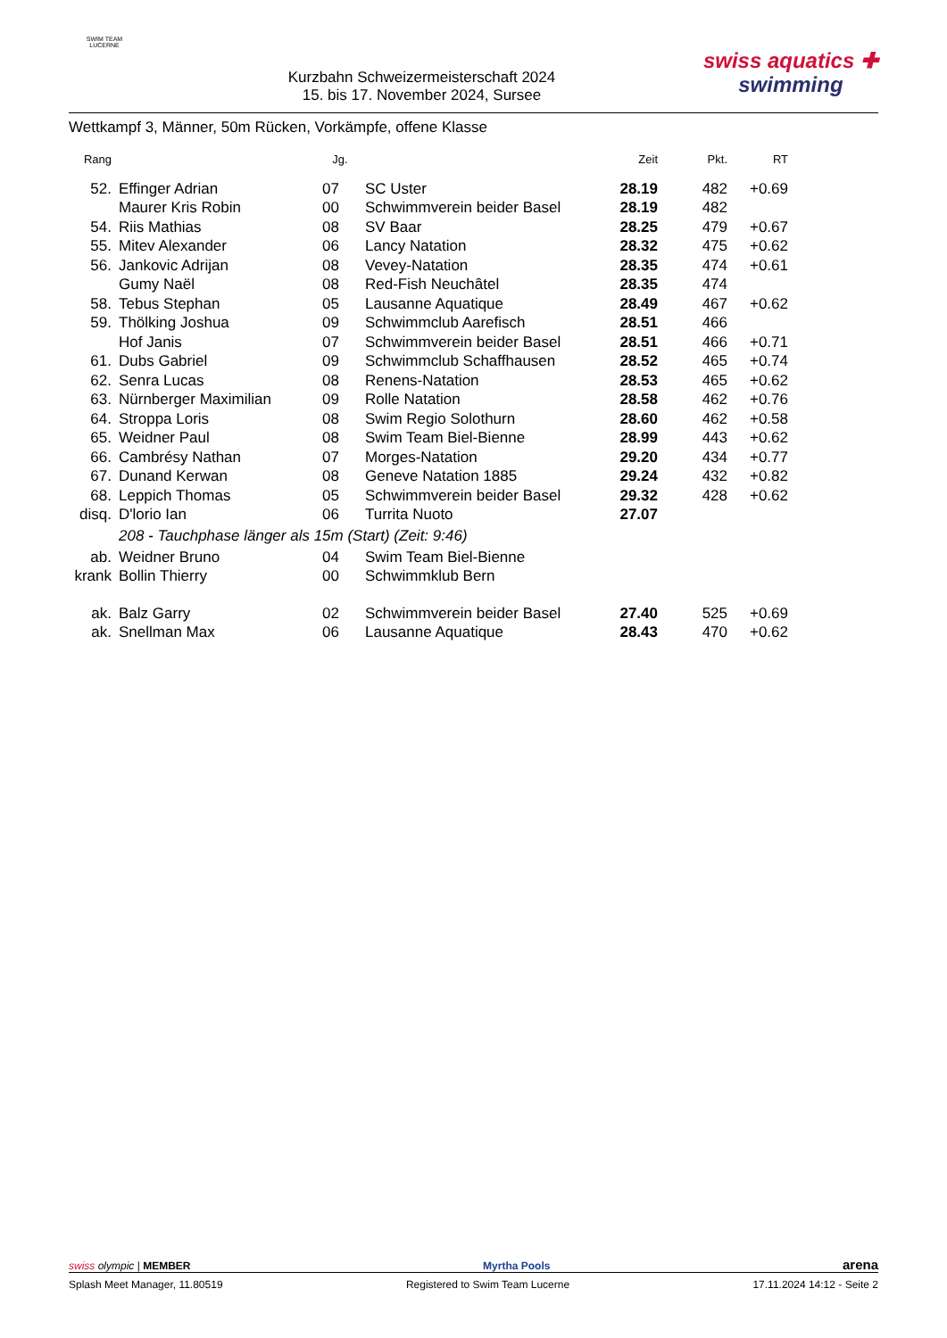SWIM TEAM
LUCERNE
Kurzbahn Schweizermeisterschaft 2024
15. bis 17. November 2024, Sursee
swiss aquatics ✚
swimming
Wettkampf 3, Männer, 50m Rücken, Vorkämpfe, offene Klasse
| Rang | | Jg. | | Zeit | Pkt. | RT |
| --- | --- | --- | --- | --- | --- | --- |
| 52. | Effinger Adrian | 07 | SC Uster | 28.19 | 482 | +0.69 |
| | Maurer Kris Robin | 00 | Schwimmverein beider Basel | 28.19 | 482 | |
| 54. | Riis Mathias | 08 | SV Baar | 28.25 | 479 | +0.67 |
| 55. | Mitev Alexander | 06 | Lancy Natation | 28.32 | 475 | +0.62 |
| 56. | Jankovic Adrijan | 08 | Vevey-Natation | 28.35 | 474 | +0.61 |
| | Gumy Naël | 08 | Red-Fish Neuchâtel | 28.35 | 474 | |
| 58. | Tebus Stephan | 05 | Lausanne Aquatique | 28.49 | 467 | +0.62 |
| 59. | Thölking Joshua | 09 | Schwimmclub Aarefisch | 28.51 | 466 | |
| | Hof Janis | 07 | Schwimmverein beider Basel | 28.51 | 466 | +0.71 |
| 61. | Dubs Gabriel | 09 | Schwimmclub Schaffhausen | 28.52 | 465 | +0.74 |
| 62. | Senra Lucas | 08 | Renens-Natation | 28.53 | 465 | +0.62 |
| 63. | Nürnberger Maximilian | 09 | Rolle Natation | 28.58 | 462 | +0.76 |
| 64. | Stroppa Loris | 08 | Swim Regio Solothurn | 28.60 | 462 | +0.58 |
| 65. | Weidner Paul | 08 | Swim Team Biel-Bienne | 28.99 | 443 | +0.62 |
| 66. | Cambrésy Nathan | 07 | Morges-Natation | 29.20 | 434 | +0.77 |
| 67. | Dunand Kerwan | 08 | Geneve Natation 1885 | 29.24 | 432 | +0.82 |
| 68. | Leppich Thomas | 05 | Schwimmverein beider Basel | 29.32 | 428 | +0.62 |
| disq. | D'lorio Ian | 06 | Turrita Nuoto | 27.07 | | |
| | 208 - Tauchphase länger als 15m (Start) (Zeit: 9:46) | | | | | |
| ab. | Weidner Bruno | 04 | Swim Team Biel-Bienne | | | |
| krank | Bollin Thierry | 00 | Schwimmklub Bern | | | |
| ak. | Balz Garry | 02 | Schwimmverein beider Basel | 27.40 | 525 | +0.69 |
| ak. | Snellman Max | 06 | Lausanne Aquatique | 28.43 | 470 | +0.62 |
swiss olympic | MEMBER Myrtha Pools arena
Splash Meet Manager, 11.80519 Registered to Swim Team Lucerne 17.11.2024 14:12 - Seite 2